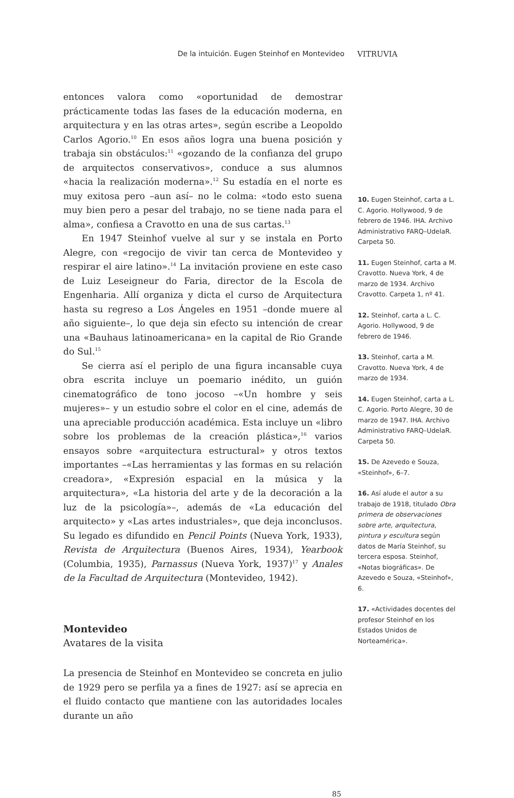De la intuición. Eugen Steinhof en Montevideo VITRUVIA
entonces valora como «oportunidad de demostrar prácticamente todas las fases de la educación moderna, en arquitectura y en las otras artes», según escribe a Leopoldo Carlos Agorio.<sup>10</sup> En esos años logra una buena posición y trabaja sin obstáculos:<sup>11</sup> «gozando de la confianza del grupo de arquitectos conservativos», conduce a sus alumnos «hacia la realización moderna».<sup>12</sup> Su estadía en el norte es muy exitosa pero –aun así– no le colma: «todo esto suena muy bien pero a pesar del trabajo, no se tiene nada para el alma», confiesa a Cravotto en una de sus cartas.<sup>13</sup>
En 1947 Steinhof vuelve al sur y se instala en Porto Alegre, con «regocijo de vivir tan cerca de Montevideo y respirar el aire latino».<sup>14</sup> La invitación proviene en este caso de Luiz Leseigneur do Faria, director de la Escola de Engenharia. Allí organiza y dicta el curso de Arquitectura hasta su regreso a Los Ángeles en 1951 –donde muere al año siguiente–, lo que deja sin efecto su intención de crear una «Bauhaus latinoamericana» en la capital de Rio Grande do Sul.<sup>15</sup>
Se cierra así el periplo de una figura incansable cuya obra escrita incluye un poemario inédito, un guión cinematográfico de tono jocoso –«Un hombre y seis mujeres»– y un estudio sobre el color en el cine, además de una apreciable producción académica. Esta incluye un «libro sobre los problemas de la creación plástica»,<sup>16</sup> varios ensayos sobre «arquitectura estructural» y otros textos importantes –«Las herramientas y las formas en su relación creadora», «Expresión espacial en la música y la arquitectura», «La historia del arte y de la decoración a la luz de la psicología»–, además de «La educación del arquitecto» y «Las artes industriales», que deja inconclusos. Su legado es difundido en Pencil Points (Nueva York, 1933), Revista de Arquitectura (Buenos Aires, 1934), Yearbook (Columbia, 1935), Parnassus (Nueva York, 1937)<sup>17</sup> y Anales de la Facultad de Arquitectura (Montevideo, 1942).
Montevideo
Avatares de la visita
La presencia de Steinhof en Montevideo se concreta en julio de 1929 pero se perfila ya a fines de 1927: así se aprecia en el fluido contacto que mantiene con las autoridades locales durante un año
10. Eugen Steinhof, carta a L. C. Agorio. Hollywood, 9 de febrero de 1946. IHA. Archivo Administrativo FARQ–UdelaR. Carpeta 50.
11. Eugen Steinhof, carta a M. Cravotto. Nueva York, 4 de marzo de 1934. Archivo Cravotto. Carpeta 1, nº 41.
12. Steinhof, carta a L. C. Agorio. Hollywood, 9 de febrero de 1946.
13. Steinhof, carta a M. Cravotto. Nueva York, 4 de marzo de 1934.
14. Eugen Steinhof, carta a L. C. Agorio. Porto Alegre, 30 de marzo de 1947. IHA. Archivo Administrativo FARQ–UdelaR. Carpeta 50.
15. De Azevedo e Souza, «Steinhof», 6–7.
16. Así alude el autor a su trabajo de 1918, titulado Obra primera de observaciones sobre arte, arquitectura, pintura y escultura según datos de María Steinhof, su tercera esposa. Steinhof, «Notas biográficas». De Azevedo e Souza, «Steinhof», 6.
17. «Actividades docentes del profesor Steinhof en los Estados Unidos de Norteamérica».
85